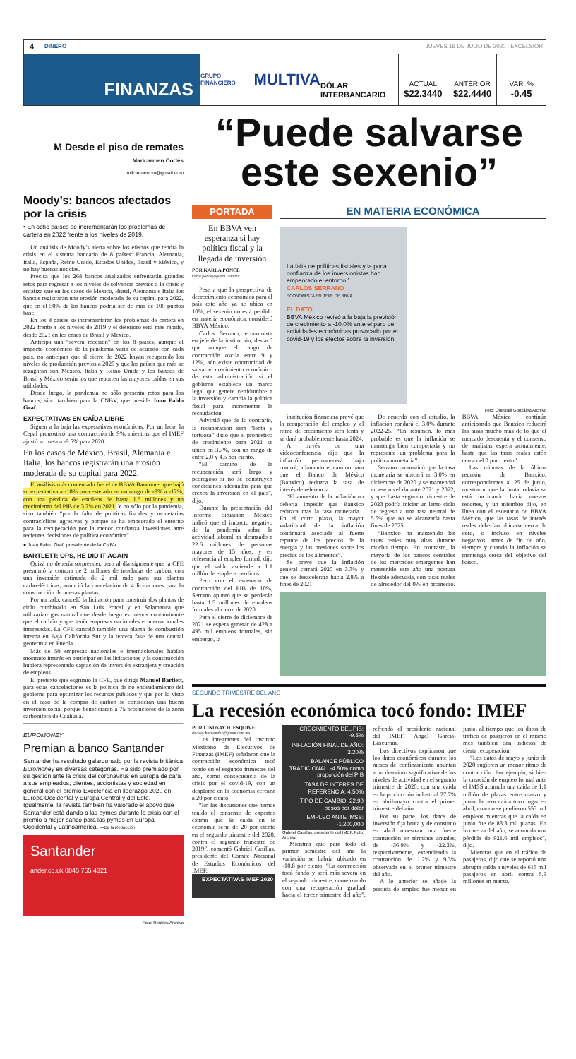4 DINERO JUEVES 16 DE JULIO DE 2020 : EXCELSIOR
FINANZAS
GRUPO FINANCIERO MULTIVA
DÓLAR INTERBANCARIO
ACTUAL
$22.3440
ANTERIOR
$22.4440
VAR. %
-0.45
M Desde el piso de remates
Maricarmen Cortés
milcarmencm@gmail.com
Moody’s: bancos afectados por la crisis
• En ocho países se incrementarán los problemas de cartera en 2022 frente a los niveles de 2019.
Un análisis de Moody’s alerta sobre los efectos que tendrá la crisis en el sistema bancario de 8 países: Francia, Alemania, Italia, España, Reino Unido, Estados Unidos, Brasil y México, y no hay buenas noticias.
Precisa que los 268 bancos analizados enfrentarán grandes retos para regresar a los niveles de solvencia previos a la crisis y enfatiza que en los casos de México, Brasil, Alemania e Italia los bancos registrarán una erosión moderada de su capital para 2022, que en el 50% de los bancos podría ser de más de 100 puntos base.
En los 8 países se incrementarán los problemas de cartera en 2022 frente a los niveles de 2019 y el deterioro será más rápido, desde 2021 en los casos de Brasil y México.
Anticipa una “severa recesión” en los 8 países, aunque el impacto económico de la pandemia varía de acuerdo con cada país, no anticipan que al cierre de 2022 hayan recuperado los niveles de producción previos a 2020 y que los países que más se rezagarán son México, Italia y Reino Unido y los bancos de Brasil y México serán los que reporten las mayores caídas en sus utilidades.
Desde luego, la pandemia no sólo presenta retos para los bancos, sino también para la CNBV, que preside Juan Pablo Graf.
EXPECTATIVAS EN CAÍDA LIBRE
Siguen a la baja las expectativas económicas. Por un lado, la Cepal pronosticó una contracción de 9%, mientras que el IMEF ajustó su meta a -9.5% para 2020.
En los casos de México, Brasil, Alemania e Italia, los bancos registrarán una erosión moderada de su capital para 2022.
El análisis más comentado fue el de BBVA Bancomer que bajó su expectativa a -10% para este año en un rango de -9% a -12%, con una pérdida de empleos de hasta 1.5 millones y un crecimiento del PIB de 3.7% en 2021. Y no sólo por la pandemia, sino también “por la falta de políticas fiscales y monetarias contracíclicas agresivas y porque se ha empeorado el entorno para la recuperación por la menor confianza inversiones ante recientes decisiones de política económica”.
● Juan Pablo Graf, presidente de la CNBV.
BARTLETT: OPS, HE DID IT AGAIN
Quizá no debería sorprender, pero al día siguiente que la CFE presumió la compra de 2 millones de toneladas de carbón, con una inversión estimada de 2 mil mdp para sus plantas carboeléctricas, anunció la cancelación de 4 licitaciones para la construcción de nuevas plantas.
Por un lado, canceló la licitación para construir dos plantas de ciclo combinado en San Luis Potosí y en Salamanca que utilizarían gas natural que desde luego es menos contaminante que el carbón y que tenía empresas nacionales e internacionales interesadas. La CFE canceló también una planta de combustión interna en Baja California Sur y la tercera fase de una central geotermia en Puebla.
Más de 50 empresas nacionales e internacionales habían mostrado interés en participar en las licitaciones y la construcción hubiera representado captación de inversión extranjera y creación de empleos.
El pretexto que esgrimió la CFE, que dirige Manuel Bartlett, para estas cancelaciones es la política de no endeudamiento del gobierno para optimizar los recursos públicos y que por lo visto en el caso de la compra de carbón se consideran una buena inversión social porque beneficiarán a 75 productores de la zona carbonífera de Coahuila.
EUROMONEY
Premian a banco Santander
Santander ha resultado galardonado por la revista británica Euromoney en diversas categorías. Ha sido premiado por su gestión ante la crisis del coronavirus en Europa de cara a sus empleados, clientes, accionistas y sociedad en general con el premio Excelencia en liderazgo 2020 en Europa Occidental y Europa Central y del Este. Igualmente, la revista también ha valorado el apoyo que Santander está dando a las pymes durante la crisis con el premio a mejor banco para las pymes en Europa Occidental y Latinoamérica. —De la Redacción
Santander
ander.co.uk 0845 765 4321
Foto: Reuters/Archivo
“Puede salvarse este sexenio”
PORTADA
EN MATERIA ECONÓMICA
En BBVA ven esperanza si hay política fiscal y la llegada de inversión
POR KARLA PONCE
karla.ponce@gimm.com.mx
Pese a que la perspectiva de decrecimiento económico para el país este año ya se ubica en 10%, el sexenio no está perdido en materia económica, consideró BBVA México.
Carlos Serrano, economista en jefe de la institución, destacó que aunque el rango de contracción oscila entre 9 y 12%, aún existe oportunidad de salvar el crecimiento económico de esta administración si el gobierno establece un marco legal que genere certidumbre a la inversión y cambia la política fiscal para incrementar la recaudación.
Advirtió que de lo contrario, la recuperación será “lenta y tortuosa” dado que el pronóstico de crecimiento para 2021 se ubica en 3.7%, con un rango de entre 2.0 y 4.5 por ciento.
“El camino de la recuperación será largo y pedregoso si no se construyen condiciones adecuadas para que crezca la inversión en el país”, dijo.
Durante la presentación del Informe Situación México indicó que el impacto negativo de la pandemia sobre la actividad laboral ha alcanzado a 22.6 millones de personas mayores de 15 años, y en referencia al empleo formal, dijo que el saldo asciende a 1.1 millón de empleos perdidos.
Pero con el escenario de contracción del PIB de 10%, Serrano apuntó que se perderán hasta 1.5 millones de empleos formales al cierre de 2020.
Para el cierre de diciembre de 2021 se espera generar de 428 a 495 mil empleos formales, sin embargo, la
La falta de políticas fiscales y la poca confianza de los inversionistas han empeorado el entorno.”
CARLOS SERRANO
ECONOMISTA EN JEFE DE BBVA
EL DATO
BBVA México revisó a la baja la previsión de crecimiento a -10.0% ante el paro de actividades económicas provocado por el covid-19 y los efectos sobre la inversión.
Foto: Quetzalli González/Archivo
institución financiera prevé que la recuperación del empleo y el ritmo de crecimiento será lenta y se dará probablemente hasta 2024.
A través de una videoconferencia dijo que la inflación permanecerá bajo control, allanando el camino para que el Banco de México (Banxico) reduzca la tasa de interés de referencia.
“El aumento de la inflación no debería impedir que Banxico reduzca más la tasa monetaria... En el corto plazo, la mayor volatilidad de la inflación continuará asociada al fuerte repunte de los precios de la energía y las presiones sobre los precios de los alimentos”.
Se prevé que la inflación general cerrará 2020 en 3.3% y que se desacelerará hacia 2.8% a fines de 2021.
De acuerdo con el estudio, la inflación rondará el 3.0% durante 2022-25. “En resumen, lo más probable es que la inflación se mantenga bien comportada y no represente un problema para la política monetaria”.
Serrano pronosticó que la tasa monetaria se ubicará en 3.0% en diciembre de 2020 y se mantendrá en ese nivel durante 2021 y 2022, y que hasta segundo trimestre de 2023 podría iniciar un lento ciclo de regreso a una tasa neutral de 5.5% que no se alcanzaría hasta fines de 2025.
“Banxico ha mantenido las tasas reales muy altas durante mucho tiempo. En contraste, la mayoría de los bancos centrales de los mercados emergentes han mantenido este año una postura flexible adecuada, con tasas reales de alrededor del 0% en promedio. BBVA México continúa anticipando que Banxico reducirá las tasas mucho más de lo que el mercado descuenta y el consenso de analistas espera actualmente, hasta que las tasas reales estén cerca del 0 por ciento”.
Las minutas de la última reunión de Banxico, correspondientes al 25 de junio, mostraron que la Junta todavía se está inclinando hacia nuevos recortes, y un miembro dijo, en línea con el escenario de BBVA México, que las tasas de interés reales deberían ubicarse cerca de cero, o incluso en niveles negativos, antes de fin de año, siempre y cuando la inflación se mantenga cerca del objetivo del banco.
SEGUNDO TRIMESTRE DEL AÑO
La recesión económica tocó fondo: IMEF
POR LINDSAY H. ESQUIVEL
lindsay.hernandez@gimm.com.mx
Los integrantes del Instituto Mexicano de Ejecutivos de Finanzas (IMEF) señalaron que la contracción económica tocó fondo en el segundo trimestre del año, como consecuencia de la crisis por el covid-19, con un desplome en la economía cercana a 20 por ciento.
“En las discusiones que hemos tenido el consenso de expertos estima que la caída en la economía sería de 20 por ciento en el segundo trimestre del 2020, contra el segundo trimestre de 2019”, comentó Gabriel Casillas, presidente del Comité Nacional de Estudios Económicos del IMEF.
| EXPECTATIVAS IMEF 2020 |
| --- |
| CRECIMIENTO DEL PIB: -9.5% |
| INFLACIÓN FINAL DE AÑO: 3.20% |
| BALANCE PÚBLICO TRADICIONAL: -4.50% como proporción del PIB |
| TASA DE INTERÉS DE REFERENCIA: 4.50% |
| TIPO DE CAMBIO: 22.90 pesos por dólar |
| EMPLEO ANTE IMSS: -1,200,000 |
Gabriel Casillas, presidente del IMEF. Foto: Archivo
Mientras que para todo el primer semestre del año la variación se habría ubicado en -10.8 por ciento. “La contracción tocó fondo y será más severa en el segundo trimestre, comenzando con una recuperación gradual hacia el tercer trimestre del año”, refrendó el presidente nacional del IMEF, Ángel García-Lascurain.
Los directivos explicaron que los datos económicos durante los meses de confinamiento apuntan a un deterioro significativo de los niveles de actividad en el segundo trimestre de 2020, con una caída en la producción industrial 27.7% en abril-mayo contra el primer trimestre del año.
Por su parte, los datos de inversión fija bruta y de consumo en abril muestran una fuerte contracción en términos anuales, de -36.9% y -22.3%, respectivamente, extendiendo la contracción de 1.2% y 9.3% observada en el primer trimestre del año.
A lo anterior se añade la pérdida de empleo fue menor en junio, al tiempo que los datos de tráfico de pasajeros en el mismo mes también dan indicios de cierta recuperación.
“Los datos de mayo y junio de 2020 sugieren un menor ritmo de contracción. Por ejemplo, si bien la creación de empleo formal ante el IMSS acumula una caída de 1.1 millón de plazas entre marzo y junio, la peor caída tuvo lugar en abril, cuando se perdieron 555 mil empleos mientras que la caída en junio fue de 83.3 mil plazas. En lo que va del año, se acumula una pérdida de 921.6 mil empleos”, dijo.
Mientras que en el tráfico de pasajeros, dijo que se reportó una abrupta caída a niveles de 615 mil pasajeros en abril contra 5.9 millones en marzo.